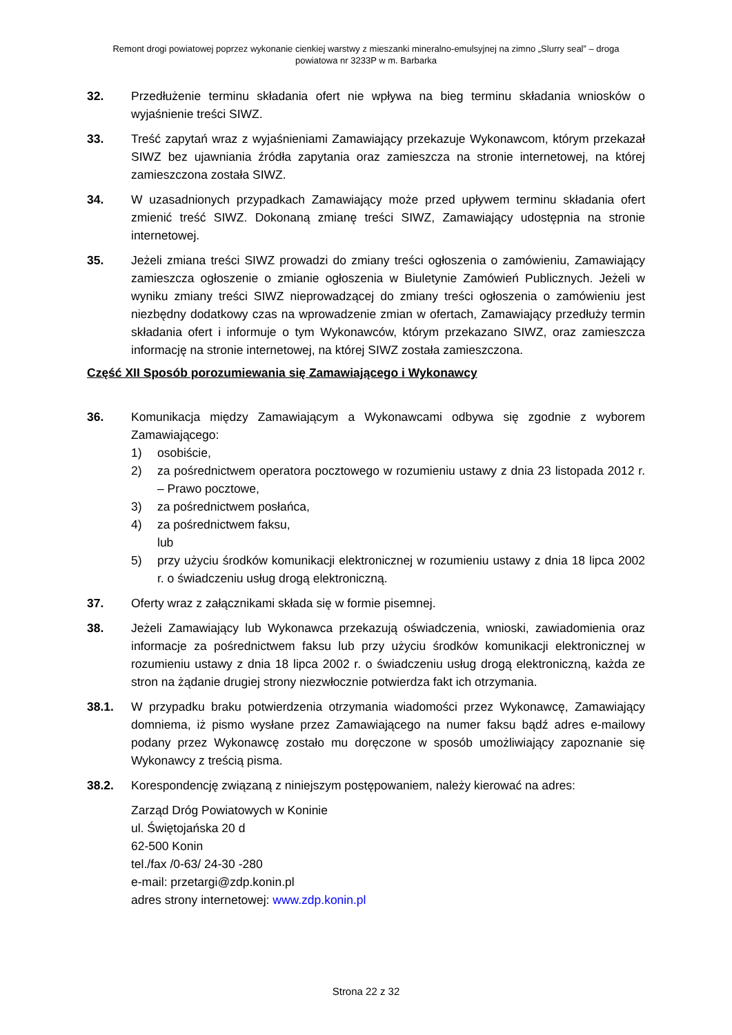Remont drogi powiatowej poprzez wykonanie cienkiej warstwy z mieszanki mineralno-emulsyjnej na zimno „Slurry seal” – droga
powiatowa nr 3233P w m. Barbarka
32. Przedłużenie terminu składania ofert nie wpływa na bieg terminu składania wniosków o wyjaśnienie treści SIWZ.
33. Treść zapytań wraz z wyjaśnieniami Zamawiający przekazuje Wykonawcom, którym przekazał SIWZ bez ujawniania źródła zapytania oraz zamieszcza na stronie internetowej, na której zamieszczona została SIWZ.
34. W uzasadnionych przypadkach Zamawiający może przed upływem terminu składania ofert zmienić treść SIWZ. Dokonaną zmianę treści SIWZ, Zamawiający udostępnia na stronie internetowej.
35. Jeżeli zmiana treści SIWZ prowadzi do zmiany treści ogłoszenia o zamówieniu, Zamawiający zamieszcza ogłoszenie o zmianie ogłoszenia w Biuletynie Zamówień Publicznych. Jeżeli w wyniku zmiany treści SIWZ nieprowadzącej do zmiany treści ogłoszenia o zamówieniu jest niezbędny dodatkowy czas na wprowadzenie zmian w ofertach, Zamawiający przedłuży termin składania ofert i informuje o tym Wykonawców, którym przekazano SIWZ, oraz zamieszcza informację na stronie internetowej, na której SIWZ została zamieszczona.
Część XII Sposób porozumiewania się Zamawiającego i Wykonawcy
36. Komunikacja między Zamawiającym a Wykonawcami odbywa się zgodnie z wyborem Zamawiającego:
1) osobiście,
2) za pośrednictwem operatora pocztowego w rozumieniu ustawy z dnia 23 listopada 2012 r. – Prawo pocztowe,
3) za pośrednictwem posłańca,
4) za pośrednictwem faksu,
lub
5) przy użyciu środków komunikacji elektronicznej w rozumieniu ustawy z dnia 18 lipca 2002 r. o świadczeniu usług drogą elektroniczną.
37. Oferty wraz z załącznikami składa się w formie pisemnej.
38. Jeżeli Zamawiający lub Wykonawca przekazują oświadczenia, wnioski, zawiadomienia oraz informacje za pośrednictwem faksu lub przy użyciu środków komunikacji elektronicznej w rozumieniu ustawy z dnia 18 lipca 2002 r. o świadczeniu usług drogą elektroniczną, każda ze stron na żądanie drugiej strony niezwłocznie potwierdza fakt ich otrzymania.
38.1. W przypadku braku potwierdzenia otrzymania wiadomości przez Wykonawcę, Zamawiający domniema, iż pismo wysłane przez Zamawiającego na numer faksu bądź adres e-mailowy podany przez Wykonawcę zostało mu doręczone w sposób umożliwiający zapoznanie się Wykonawcy z treścią pisma.
38.2. Korespondencję związaną z niniejszym postępowaniem, należy kierować na adres:
Zarząd Dróg Powiatowych w Koninie
ul. Świętojańska 20 d
62-500 Konin
tel./fax /0-63/ 24-30 -280
e-mail: przetargi@zdp.konin.pl
adres strony internetowej: www.zdp.konin.pl
Strona 22 z 32